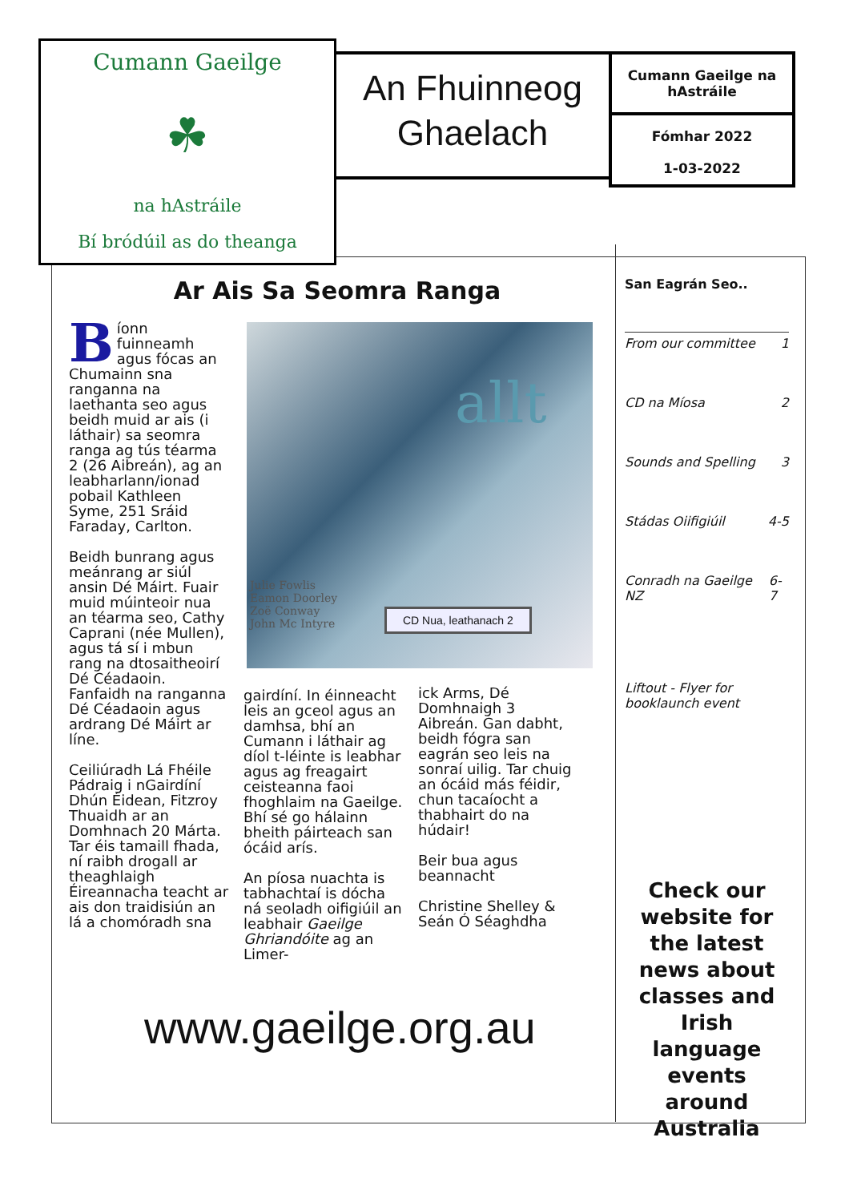Cumann Gaeilge
☘
na hAstráile
Bí bródúil as do theanga
An Fhuinneog
Ghaelach
Cumann Gaeilge na hAstráile
Fómhar 2022
1-03-2022
Ar Ais Sa Seomra Ranga
Bíonn fuinneamh agus fócas an Chumainn sna ranganna na laethanta seo agus beidh muid ar ais (i láthair) sa seomra ranga ag tús téarma 2 (26 Aibreán), ag an leabharlann/ionad pobail Kathleen Syme, 251 Sráid Faraday, Carlton.
Beidh bunrang agus meánrang ar siúl ansin Dé Máirt. Fuair muid múinteoir nua an téarma seo, Cathy Caprani (née Mullen), agus tá sí i mbun rang na dtosaitheoirí Dé Céadaoin. Fanfaidh na ranganna Dé Céadaoin agus ardrang Dé Máirt ar líne.
Ceiliúradh Lá Fhéile Pádraig i nGairdíní Dhún Éidean, Fitzroy Thuaidh ar an Domhnach 20 Márta. Tar éis tamaill fhada, ní raibh drogall ar theaghlaigh Éireannacha teacht ar ais don traidisiún an lá a chomóradh sna
gairdíní. In éinneacht leis an gceol agus an damhsa, bhí an Cumann i láthair ag díol t-léinte is leabhar agus ag freagairt ceisteanna faoi fhoghlaim na Gaeilge. Bhí sé go hálainn bheith páirteach san ócáid arís.
An píosa nuachta is tabhachtaí is dócha ná seoladh oifigiúil an leabhair Gaeilge Ghriandóite ag an Limer-
ick Arms, Dé Domhnaigh 3 Aibreán. Gan dabht, beidh fógra san eagrán seo leis na sonraí uilig. Tar chuig an ócáid más féidir, chun tacaíocht a thabhairt do na húdair!
Beir bua agus beannacht
Christine Shelley & Seán Ó Séaghdha
allt
Julie Fowlis
Eamon Doorley
Zoë Conway
John Mc Intyre
CD Nua, leathanach 2
www.gaeilge.org.au
San Eagrán Seo..
From our committee 1
CD na Míosa 2
Sounds and Spelling 3
Stádas Oiifigiúil 4-5
Conradh na Gaeilge NZ 6-7
Liftout - Flyer for booklaunch event
Check our website for the latest news about classes and Irish language events around Australia